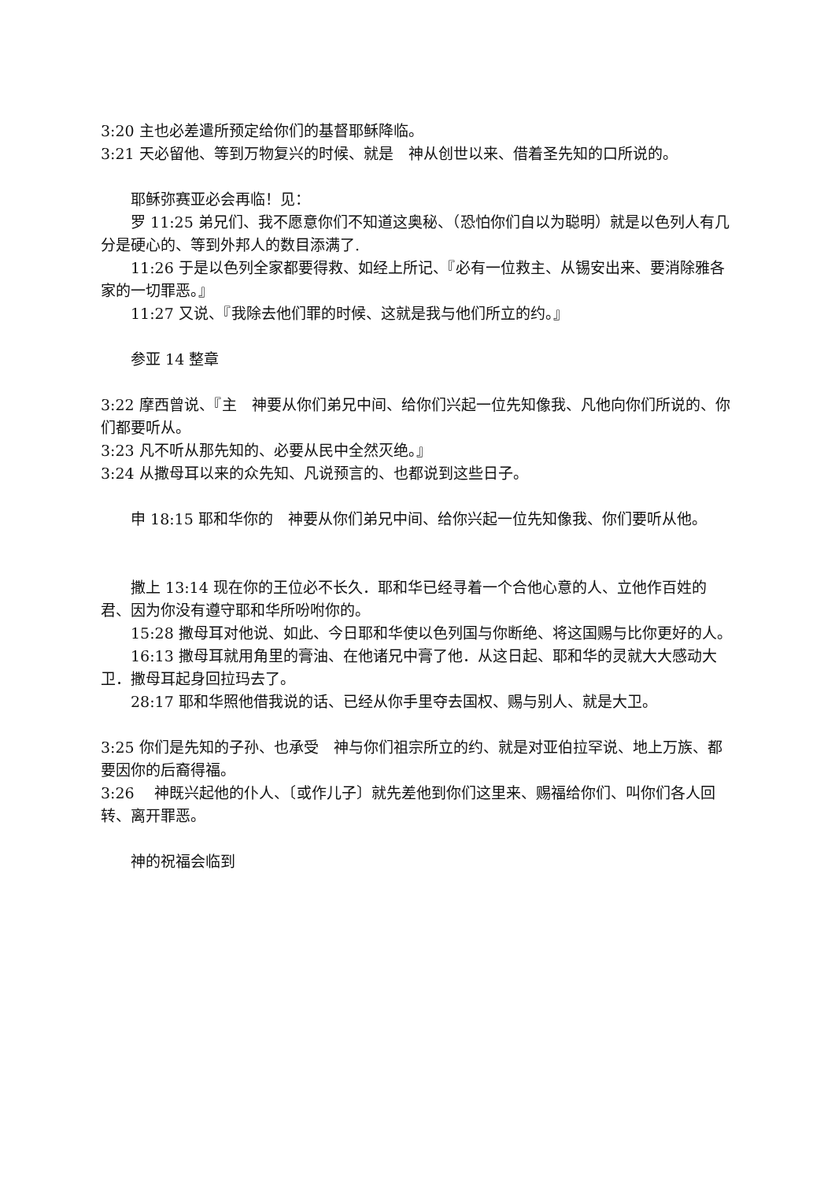3:20 主也必差遣所预定给你们的基督耶稣降临。
3:21 天必留他、等到万物复兴的时候、就是　神从创世以来、借着圣先知的口所说的。
耶稣弥赛亚必会再临！见：
罗 11:25 弟兄们、我不愿意你们不知道这奥秘、（恐怕你们自以为聪明）就是以色列人有几分是硬心的、等到外邦人的数目添满了.
11:26 于是以色列全家都要得救、如经上所记、『必有一位救主、从锡安出来、要消除雅各家的一切罪恶。』
11:27 又说、『我除去他们罪的时候、这就是我与他们所立的约。』
参亚 14 整章
3:22 摩西曾说、『主　神要从你们弟兄中间、给你们兴起一位先知像我、凡他向你们所说的、你们都要听从。
3:23 凡不听从那先知的、必要从民中全然灭绝。』
3:24 从撒母耳以来的众先知、凡说预言的、也都说到这些日子。
申 18:15 耶和华你的　神要从你们弟兄中间、给你兴起一位先知像我、你们要听从他。
撒上 13:14 现在你的王位必不长久．耶和华已经寻着一个合他心意的人、立他作百姓的君、因为你没有遵守耶和华所吩咐你的。
15:28 撒母耳对他说、如此、今日耶和华使以色列国与你断绝、将这国赐与比你更好的人。
16:13 撒母耳就用角里的膏油、在他诸兄中膏了他．从这日起、耶和华的灵就大大感动大卫．撒母耳起身回拉玛去了。
28:17 耶和华照他借我说的话、已经从你手里夺去国权、赐与别人、就是大卫。
3:25 你们是先知的子孙、也承受　神与你们祖宗所立的约、就是对亚伯拉罕说、地上万族、都要因你的后裔得福。
3:26　 神既兴起他的仆人、〔或作儿子〕就先差他到你们这里来、赐福给你们、叫你们各人回转、离开罪恶。
神的祝福会临到